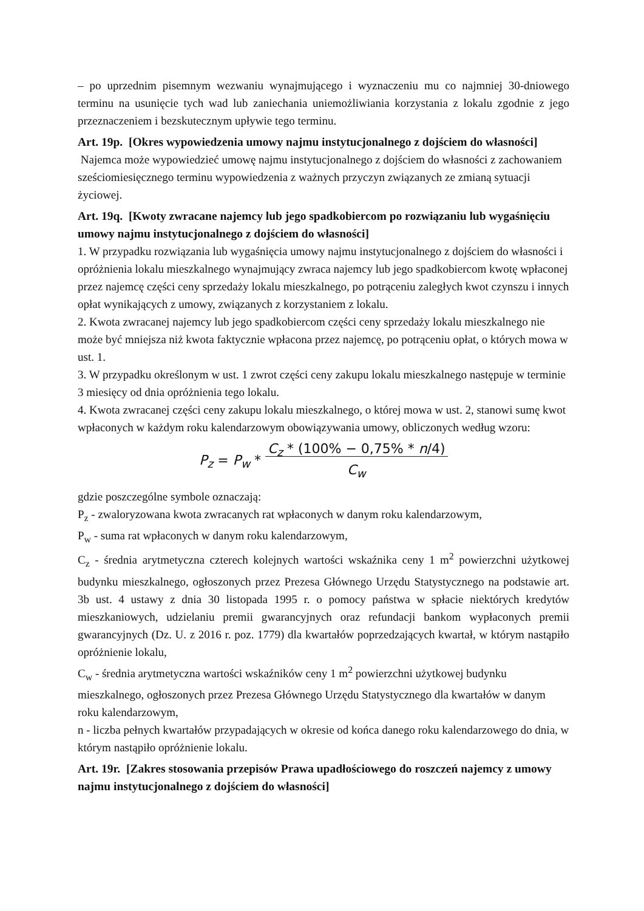– po uprzednim pisemnym wezwaniu wynajmującego i wyznaczeniu mu co najmniej 30-dniowego terminu na usunięcie tych wad lub zaniechania uniemożliwiania korzystania z lokalu zgodnie z jego przeznaczeniem i bezskutecznym upływie tego terminu.
Art. 19p. [Okres wypowiedzenia umowy najmu instytucjonalnego z dojściem do własności]
Najemca może wypowiedzieć umowę najmu instytucjonalnego z dojściem do własności z zachowaniem sześciomiesięcznego terminu wypowiedzenia z ważnych przyczyn związanych ze zmianą sytuacji życiowej.
Art. 19q. [Kwoty zwracane najemcy lub jego spadkobiercom po rozwiązaniu lub wygaśnięciu umowy najmu instytucjonalnego z dojściem do własności]
1. W przypadku rozwiązania lub wygaśnięcia umowy najmu instytucjonalnego z dojściem do własności i opróżnienia lokalu mieszkalnego wynajmujący zwraca najemcy lub jego spadkobiercom kwotę wpłaconej przez najemcę części ceny sprzedaży lokalu mieszkalnego, po potrąceniu zaległych kwot czynszu i innych opłat wynikających z umowy, związanych z korzystaniem z lokalu.
2. Kwota zwracanej najemcy lub jego spadkobiercom części ceny sprzedaży lokalu mieszkalnego nie może być mniejsza niż kwota faktycznie wpłacona przez najemcę, po potrąceniu opłat, o których mowa w ust. 1.
3. W przypadku określonym w ust. 1 zwrot części ceny zakupu lokalu mieszkalnego następuje w terminie 3 miesięcy od dnia opróżnienia tego lokalu.
4. Kwota zwracanej części ceny zakupu lokalu mieszkalnego, o której mowa w ust. 2, stanowi sumę kwot wpłaconych w każdym roku kalendarzowym obowiązywania umowy, obliczonych według wzoru:
P<sub>z</sub> = P<sub>w</sub> * C<sub>z</sub> * (100% − 0,75% * n/4)
C<sub>w</sub>
gdzie poszczególne symbole oznaczają:
P<sub>z</sub> - zwaloryzowana kwota zwracanych rat wpłaconych w danym roku kalendarzowym,
P<sub>w</sub> - suma rat wpłaconych w danym roku kalendarzowym,
C<sub>z</sub> - średnia arytmetyczna czterech kolejnych wartości wskaźnika ceny 1 m<sup>2</sup> powierzchni użytkowej budynku mieszkalnego, ogłoszonych przez Prezesa Głównego Urzędu Statystycznego na podstawie art. 3b ust. 4 ustawy z dnia 30 listopada 1995 r. o pomocy państwa w spłacie niektórych kredytów mieszkaniowych, udzielaniu premii gwarancyjnych oraz refundacji bankom wypłaconych premii gwarancyjnych (Dz. U. z 2016 r. poz. 1779) dla kwartałów poprzedzających kwartał, w którym nastąpiło opróżnienie lokalu,
C<sub>w</sub> - średnia arytmetyczna wartości wskaźników ceny 1 m<sup>2</sup> powierzchni użytkowej budynku mieszkalnego, ogłoszonych przez Prezesa Głównego Urzędu Statystycznego dla kwartałów w danym roku kalendarzowym,
n - liczba pełnych kwartałów przypadających w okresie od końca danego roku kalendarzowego do dnia, w którym nastąpiło opróżnienie lokalu.
Art. 19r. [Zakres stosowania przepisów Prawa upadłościowego do roszczeń najemcy z umowy najmu instytucjonalnego z dojściem do własności]